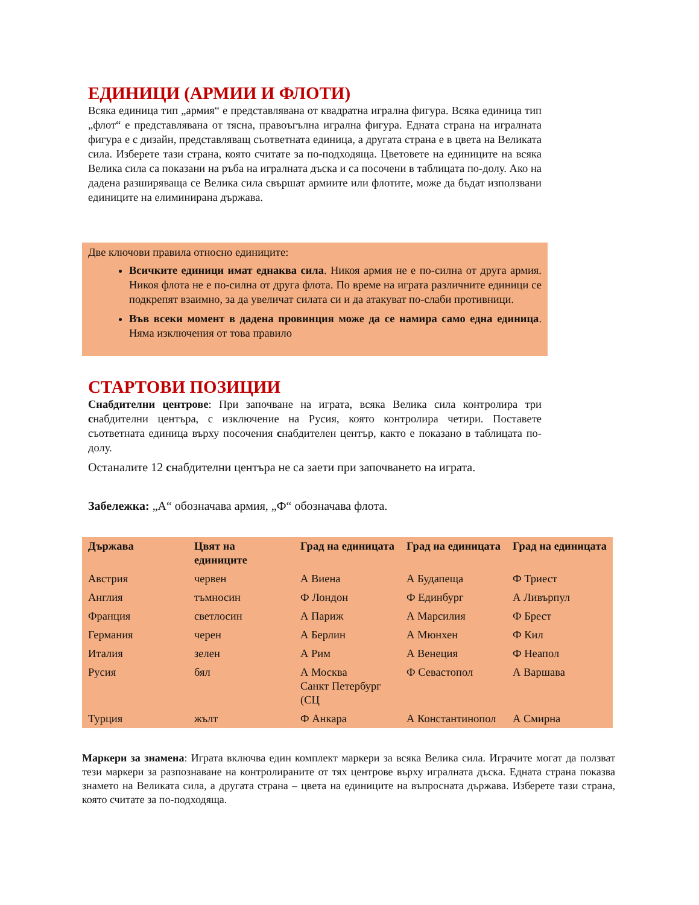ЕДИНИЦИ (АРМИИ И ФЛОТИ)
Всяка единица тип „армия“ е представлявана от квадратна игрална фигура. Всяка единица тип „флот“ е представлявана от тясна, правоъгълна игрална фигура. Едната страна на игралната фигура е с дизайн, представляващ съответната единица, а другата страна е в цвета на Великата сила. Изберете тази страна, която считате за по-подходяща. Цветовете на единиците на всяка Велика сила са показани на ръба на игралната дъска и са посочени в таблицата по-долу. Ако на дадена разширяваща се Велика сила свършат армиите или флотите, може да бъдат използвани единиците на елиминирана държава.
Две ключови правила относно единиците:
Всичките единици имат еднаква сила. Никоя армия не е по-силна от друга армия. Никоя флота не е по-силна от друга флота. По време на играта различните единици се подкрепят взаимно, за да увеличат силата си и да атакуват по-слаби противници.
Във всеки момент в дадена провинция може да се намира само една единица. Няма изключения от това правило
СТАРТОВИ ПОЗИЦИИ
Снабдителни центрове: При започване на играта, всяка Велика сила контролира три снабдителни центъра, с изключение на Русия, която контролира четири. Поставете съответната единица върху посочения снабдителен център, както е показано в таблицата по-долу.
Останалите 12 снабдителни центъра не са заети при започването на играта.
Забележка: „А“ обозначава армия, „Ф“ обозначава флота.
| Държава | Цвят на единиците | Град на единицата | Град на единицата | Град на единицата |
| --- | --- | --- | --- | --- |
| Австрия | червен | А Виена | А Будапеща | Ф Триест |
| Англия | тъмносин | Ф Лондон | Ф Единбург | А Ливърпул |
| Франция | светлосин | А Париж | А Марсилия | Ф Брест |
| Германия | черен | А Берлин | А Мюнхен | Ф Кил |
| Италия | зелен | А Рим | А Венеция | Ф Неапол |
| Русия | бял | А Москва Санкт Петербург (СЦ | Ф Севастопол | А Варшава |
| Турция | жълт | Ф Анкара | А Константинопол | А Смирна |
Маркери за знамена: Играта включва един комплект маркери за всяка Велика сила. Играчите могат да ползват тези маркери за разпознаване на контролираните от тях центрове върху игралната дъска. Едната страна показва знамето на Великата сила, а другата страна – цвета на единиците на въпросната държава. Изберете тази страна, която считате за по-подходяща.